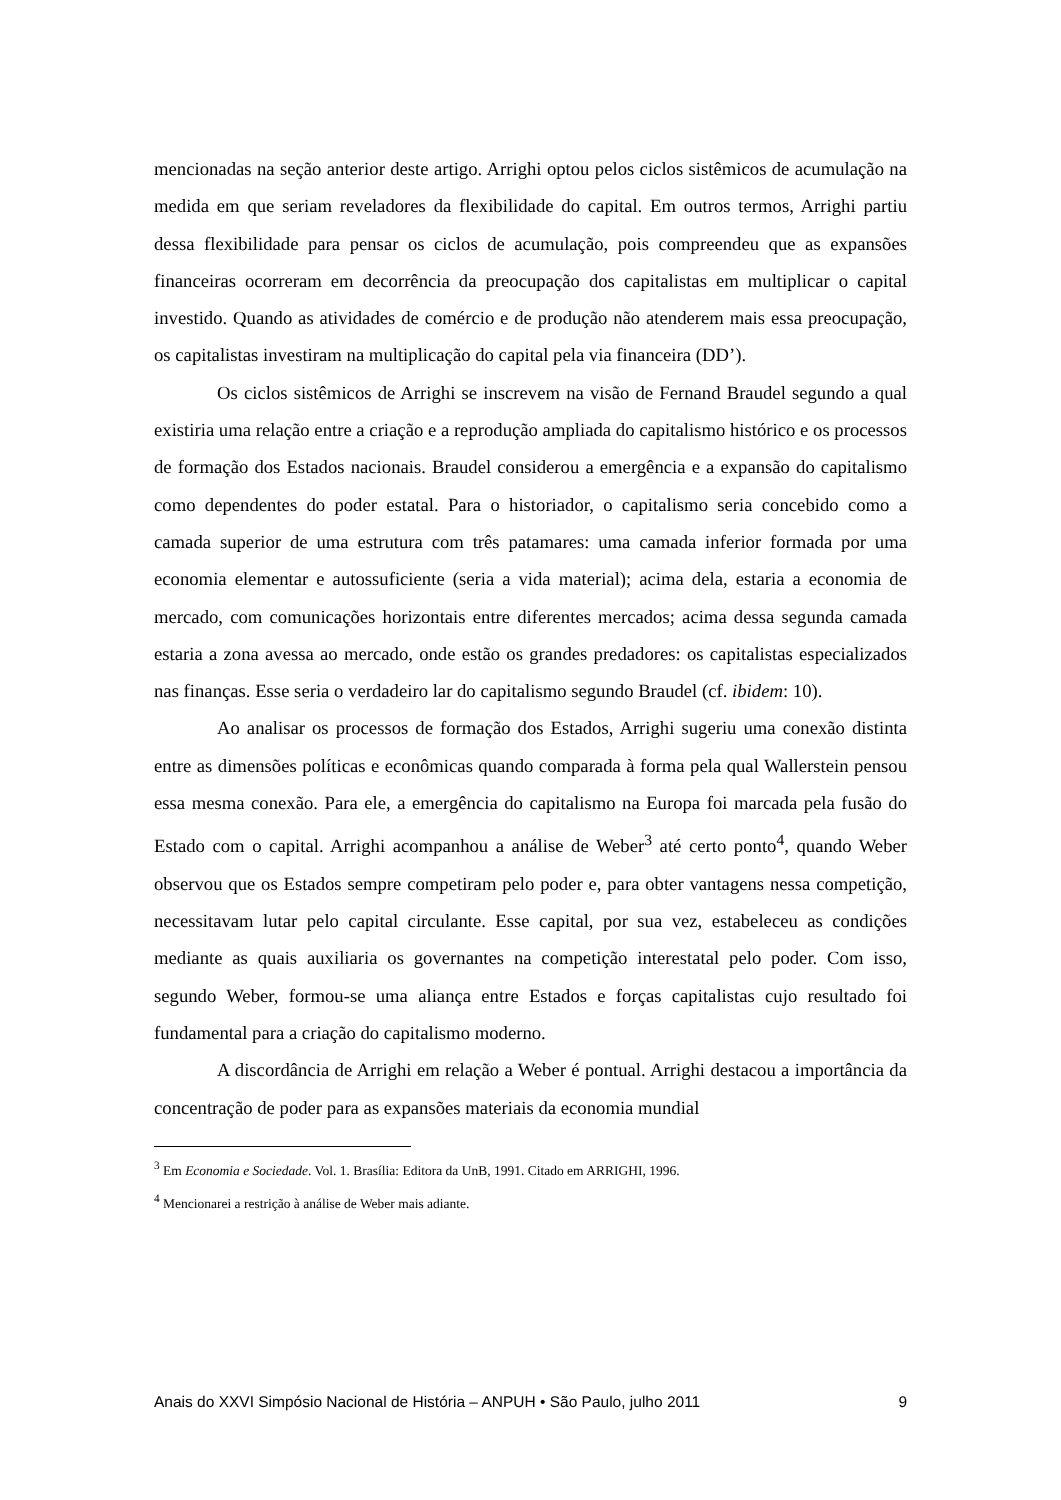mencionadas na seção anterior deste artigo. Arrighi optou pelos ciclos sistêmicos de acumulação na medida em que seriam reveladores da flexibilidade do capital. Em outros termos, Arrighi partiu dessa flexibilidade para pensar os ciclos de acumulação, pois compreendeu que as expansões financeiras ocorreram em decorrência da preocupação dos capitalistas em multiplicar o capital investido. Quando as atividades de comércio e de produção não atenderem mais essa preocupação, os capitalistas investiram na multiplicação do capital pela via financeira (DD’).
Os ciclos sistêmicos de Arrighi se inscrevem na visão de Fernand Braudel segundo a qual existiria uma relação entre a criação e a reprodução ampliada do capitalismo histórico e os processos de formação dos Estados nacionais. Braudel considerou a emergência e a expansão do capitalismo como dependentes do poder estatal. Para o historiador, o capitalismo seria concebido como a camada superior de uma estrutura com três patamares: uma camada inferior formada por uma economia elementar e autossuficiente (seria a vida material); acima dela, estaria a economia de mercado, com comunicações horizontais entre diferentes mercados; acima dessa segunda camada estaria a zona avessa ao mercado, onde estão os grandes predadores: os capitalistas especializados nas finanças. Esse seria o verdadeiro lar do capitalismo segundo Braudel (cf. ibidem: 10).
Ao analisar os processos de formação dos Estados, Arrighi sugeriu uma conexão distinta entre as dimensões políticas e econômicas quando comparada à forma pela qual Wallerstein pensou essa mesma conexão. Para ele, a emergência do capitalismo na Europa foi marcada pela fusão do Estado com o capital. Arrighi acompanhou a análise de Weber<sup>3</sup> até certo ponto<sup>4</sup>, quando Weber observou que os Estados sempre competiram pelo poder e, para obter vantagens nessa competição, necessitavam lutar pelo capital circulante. Esse capital, por sua vez, estabeleceu as condições mediante as quais auxiliaria os governantes na competição interestatal pelo poder. Com isso, segundo Weber, formou-se uma aliança entre Estados e forças capitalistas cujo resultado foi fundamental para a criação do capitalismo moderno.
A discordância de Arrighi em relação a Weber é pontual. Arrighi destacou a importância da concentração de poder para as expansões materiais da economia mundial
<sup>3</sup> Em Economia e Sociedade. Vol. 1. Brasília: Editora da UnB, 1991. Citado em ARRIGHI, 1996.
<sup>4</sup> Mencionarei a restrição à análise de Weber mais adiante.
Anais do XXVI Simpósio Nacional de História – ANPUH • São Paulo, julho 2011 9